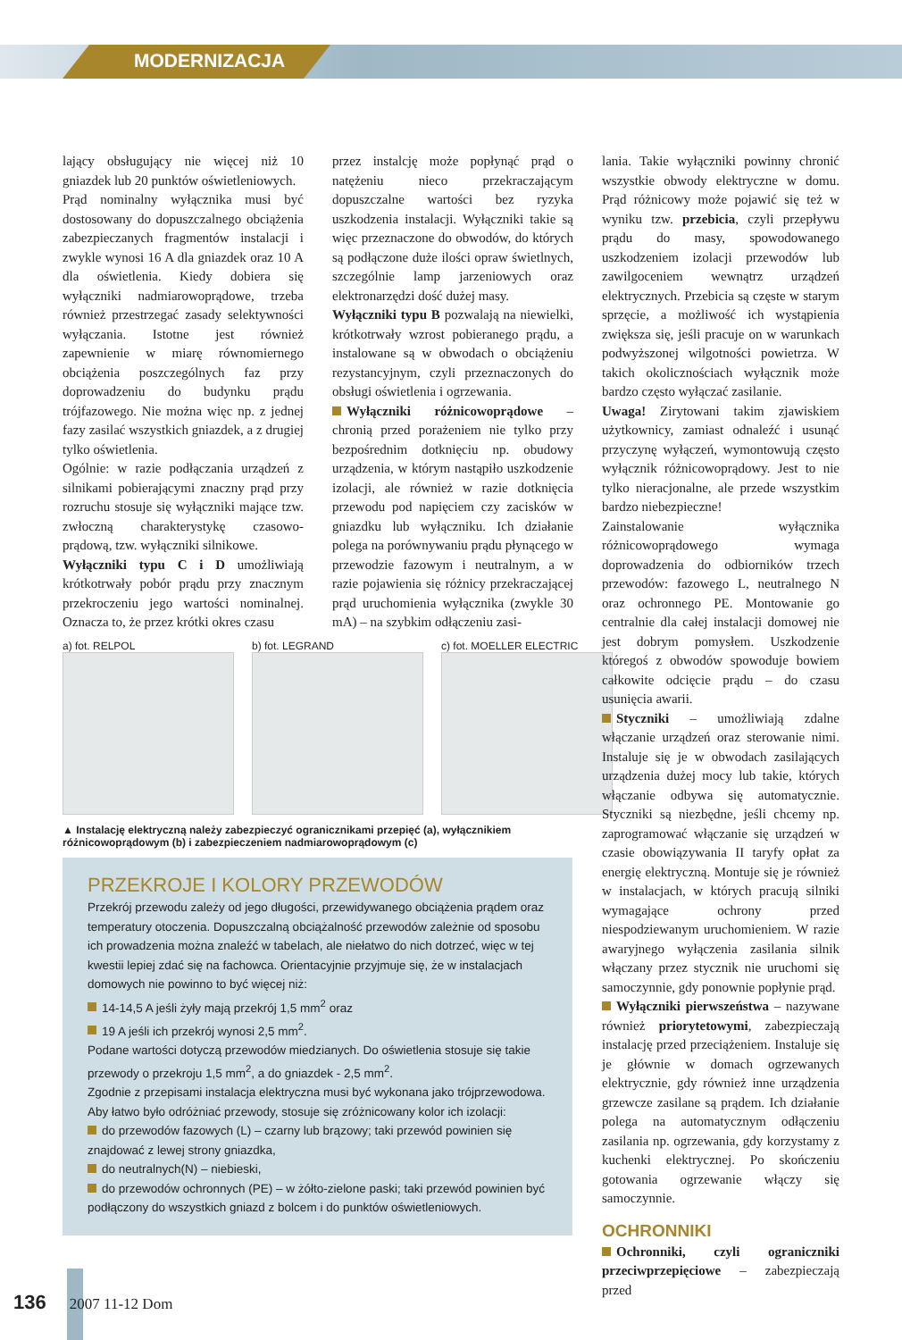MODERNIZACJA
lający obsługujący nie więcej niż 10 gniazdek lub 20 punktów oświetleniowych.
Prąd nominalny wyłącznika musi być dostosowany do dopuszczalnego obciążenia zabezpieczanych fragmentów instalacji i zwykle wynosi 16 A dla gniazdek oraz 10 A dla oświetlenia. Kiedy dobiera się wyłączniki nadmiarowoprądowe, trzeba również przestrzegać zasady selektywności wyłączania. Istotne jest również zapewnienie w miarę równomiernego obciążenia poszczególnych faz przy doprowadzeniu do budynku prądu trójfazowego. Nie można więc np. z jednej fazy zasilać wszystkich gniazdek, a z drugiej tylko oświetlenia.
Ogólnie: w razie podłączania urządzeń z silnikami pobierającymi znaczny prąd przy rozruchu stosuje się wyłączniki mające tzw. zwłoczną charakterystykę czasowo-prądową, tzw. wyłączniki silnikowe.
Wyłączniki typu C i D umożliwiają krótkotrwały pobór prądu przy znacznym przekroczeniu jego wartości nominalnej. Oznacza to, że przez krótki okres czasu
przez instalcję może popłynąć prąd o natężeniu nieco przekraczającym dopuszczalne wartości bez ryzyka uszkodzenia instalacji. Wyłączniki takie są więc przeznaczone do obwodów, do których są podłączone duże ilości opraw świetlnych, szczególnie lamp jarzeniowych oraz elektronarzędzi dość dużej masy.
Wyłączniki typu B pozwalają na niewielki, krótkotrwały wzrost pobieranego prądu, a instalowane są w obwodach o obciążeniu rezystancyjnym, czyli przeznaczonych do obsługi oświetlenia i ogrzewania.
Wyłączniki różnicowoprądowe – chronią przed porażeniem nie tylko przy bezpośrednim dotknięciu np. obudowy urządzenia, w którym nastąpiło uszkodzenie izolacji, ale również w razie dotknięcia przewodu pod napięciem czy zacisków w gniazdku lub wyłączniku. Ich działanie polega na porównywaniu prądu płynącego w przewodzie fazowym i neutralnym, a w razie pojawienia się różnicy przekraczającej prąd uruchomienia wyłącznika (zwykle 30 mA) – na szybkim odłączeniu zasi-
a) fot. RELPOL b) fot. LEGRAND c) fot. MOELLER ELECTRIC
▲ Instalację elektryczną należy zabezpieczyć ogranicznikami przepięć (a), wyłącznikiem różnicowoprądowym (b) i zabezpieczeniem nadmiarowoprądowym (c)
PRZEKROJE I KOLORY PRZEWODÓW
Przekrój przewodu zależy od jego długości, przewidywanego obciążenia prądem oraz temperatury otoczenia. Dopuszczalną obciążalność przewodów zależnie od sposobu ich prowadzenia można znaleźć w tabelach, ale niełatwo do nich dotrzeć, więc w tej kwestii lepiej zdać się na fachowca. Orientacyjnie przyjmuje się, że w instalacjach domowych nie powinno to być więcej niż:
14-14,5 A jeśli żyły mają przekrój 1,5 mm<sup>2</sup> oraz
19 A jeśli ich przekrój wynosi 2,5 mm<sup>2</sup>.
Podane wartości dotyczą przewodów miedzianych. Do oświetlenia stosuje się takie przewody o przekroju 1,5 mm<sup>2</sup>, a do gniazdek - 2,5 mm<sup>2</sup>.
Zgodnie z przepisami instalacja elektryczna musi być wykonana jako trójprzewodowa. Aby łatwo było odróżniać przewody, stosuje się zróżnicowany kolor ich izolacji:
do przewodów fazowych (L) – czarny lub brązowy; taki przewód powinien się znajdować z lewej strony gniazdka,
do neutralnych(N) – niebieski,
do przewodów ochronnych (PE) – w żółto-zielone paski; taki przewód powinien być podłączony do wszystkich gniazd z bolcem i do punktów oświetleniowych.
lania. Takie wyłączniki powinny chronić wszystkie obwody elektryczne w domu. Prąd różnicowy może pojawić się też w wyniku tzw. przebicia, czyli przepływu prądu do masy, spowodowanego uszkodzeniem izolacji przewodów lub zawilgoceniem wewnątrz urządzeń elektrycznych. Przebicia są częste w starym sprzęcie, a możliwość ich wystąpienia zwiększa się, jeśli pracuje on w warunkach podwyższonej wilgotności powietrza. W takich okolicznościach wyłącznik może bardzo często wyłączać zasilanie.
Uwaga! Zirytowani takim zjawiskiem użytkownicy, zamiast odnaleźć i usunąć przyczynę wyłączeń, wymontowują często wyłącznik różnicowoprądowy. Jest to nie tylko nieracjonalne, ale przede wszystkim bardzo niebezpieczne!
Zainstalowanie wyłącznika różnicowoprądowego wymaga doprowadzenia do odbiorników trzech przewodów: fazowego L, neutralnego N oraz ochronnego PE. Montowanie go centralnie dla całej instalacji domowej nie jest dobrym pomysłem. Uszkodzenie któregoś z obwodów spowoduje bowiem całkowite odcięcie prądu – do czasu usunięcia awarii.
Styczniki – umożliwiają zdalne włączanie urządzeń oraz sterowanie nimi. Instaluje się je w obwodach zasilających urządzenia dużej mocy lub takie, których włączanie odbywa się automatycznie. Styczniki są niezbędne, jeśli chcemy np. zaprogramować włączanie się urządzeń w czasie obowiązywania II taryfy opłat za energię elektryczną. Montuje się je również w instalacjach, w których pracują silniki wymagające ochrony przed niespodziewanym uruchomieniem. W razie awaryjnego wyłączenia zasilania silnik włączany przez stycznik nie uruchomi się samoczynnie, gdy ponownie popłynie prąd.
Wyłączniki pierwszeństwa – nazywane również priorytetowymi, zabezpieczają instalację przed przeciążeniem. Instaluje się je głównie w domach ogrzewanych elektrycznie, gdy również inne urządzenia grzewcze zasilane są prądem. Ich działanie polega na automatycznym odłączeniu zasilania np. ogrzewania, gdy korzystamy z kuchenki elektrycznej. Po skończeniu gotowania ogrzewanie włączy się samoczynnie.
OCHRONNIKI
Ochronniki, czyli ograniczniki przeciwprzepięciowe – zabezpieczają przed
136 2007 11-12 Dom